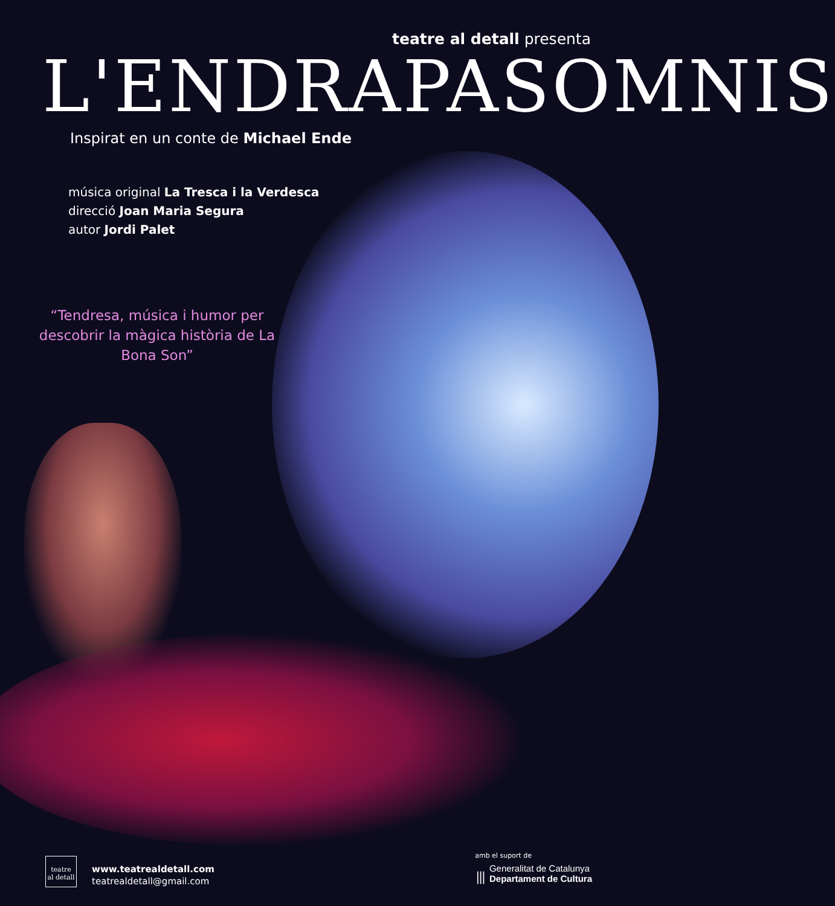teatre al detall presenta
L'ENDRAPASOMNIS
Inspirat en un conte de Michael Ende
música original La Tresca i la Verdesca
direcció Joan Maria Segura
autor Jordi Palet
“Tendresa, música i humor per descobrir la màgica història de La Bona Son”
teatre
al detall www.teatrealdetall.com
teatrealdetall@gmail.com
amb el suport de
⦀ Generalitat de Catalunya
Departament de Cultura